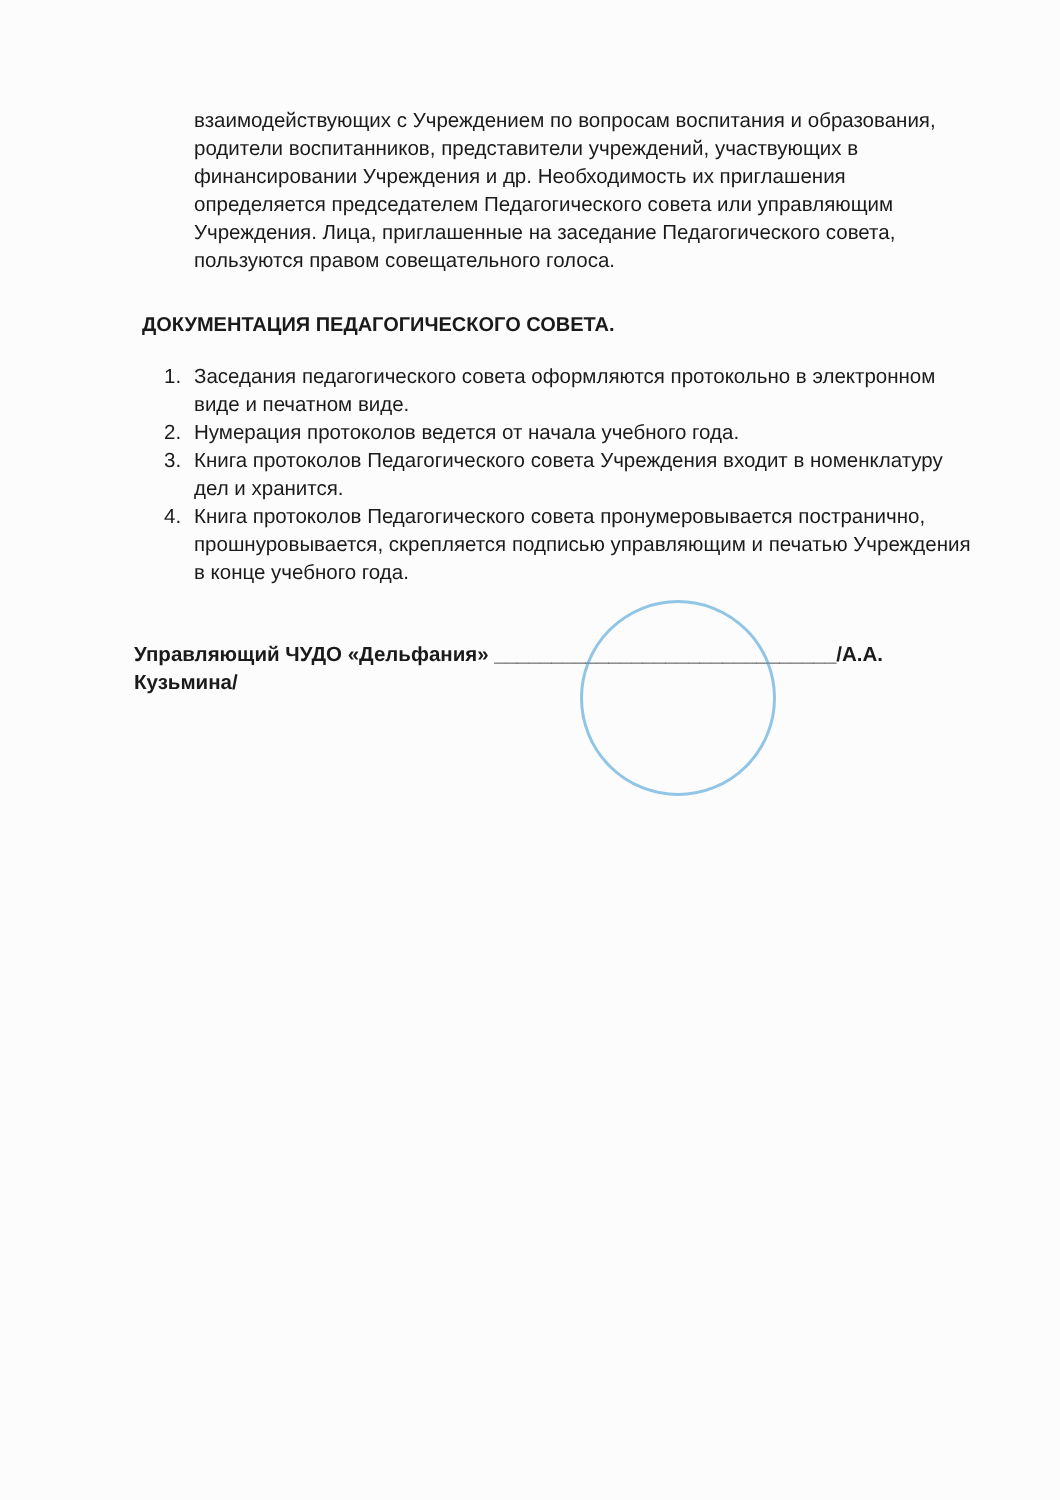взаимодействующих с Учреждением по вопросам воспитания и образования, родители воспитанников, представители учреждений, участвующих в финансировании Учреждения и др. Необходимость их приглашения определяется председателем Педагогического совета или управляющим Учреждения. Лица, приглашенные на заседание Педагогического совета, пользуются правом совещательного голоса.
ДОКУМЕНТАЦИЯ ПЕДАГОГИЧЕСКОГО СОВЕТА.
1. Заседания педагогического совета оформляются протокольно в электронном виде и печатном виде.
2. Нумерация протоколов ведется от начала учебного года.
3. Книга протоколов Педагогического совета Учреждения входит в номенклатуру дел и хранится.
4. Книга протоколов Педагогического совета пронумеровывается постранично, прошнуровывается, скрепляется подписью управляющим и печатью Учреждения в конце учебного года.
Управляющий ЧУДО «Дельфания» ______________________________/А.А. Кузьмина/